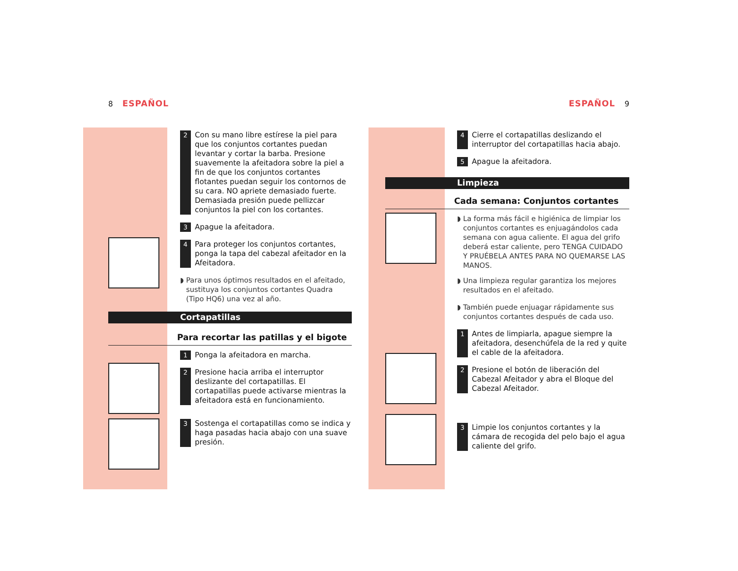8 ESPAÑOL
2
Con su mano libre estírese la piel para que los conjuntos cortantes puedan levantar y cortar la barba. Presione suavemente la afeitadora sobre la piel a fin de que los conjuntos cortantes flotantes puedan seguir los contornos de su cara. NO apriete demasiado fuerte. Demasiada presión puede pellizcar conjuntos la piel con los cortantes.
3
Apague la afeitadora.
4
Para proteger los conjuntos cortantes, ponga la tapa del cabezal afeitador en la Afeitadora.
◗
Para unos óptimos resultados en el afeitado, sustituya los conjuntos cortantes Quadra (Tipo HQ6) una vez al año.
Cortapatillas
Para recortar las patillas y el bigote
1
Ponga la afeitadora en marcha.
2
Presione hacia arriba el interruptor deslizante del cortapatillas. El cortapatillas puede activarse mientras la afeitadora está en funcionamiento.
3
Sostenga el cortapatillas como se indica y haga pasadas hacia abajo con una suave presión.
ESPAÑOL 9
4
Cierre el cortapatillas deslizando el interruptor del cortapatillas hacia abajo.
5
Apague la afeitadora.
Limpieza
Cada semana: Conjuntos cortantes
◗
La forma más fácil e higiénica de limpiar los conjuntos cortantes es enjuagándolos cada semana con agua caliente. El agua del grifo deberá estar caliente, pero TENGA CUIDADO Y PRUÉBELA ANTES PARA NO QUEMARSE LAS MANOS.
◗
Una limpieza regular garantiza los mejores resultados en el afeitado.
◗
También puede enjuagar rápidamente sus conjuntos cortantes después de cada uso.
1
Antes de limpiarla, apague siempre la afeitadora, desenchúfela de la red y quite el cable de la afeitadora.
2
Presione el botón de liberación del Cabezal Afeitador y abra el Bloque del Cabezal Afeitador.
3
Limpie los conjuntos cortantes y la cámara de recogida del pelo bajo el agua caliente del grifo.